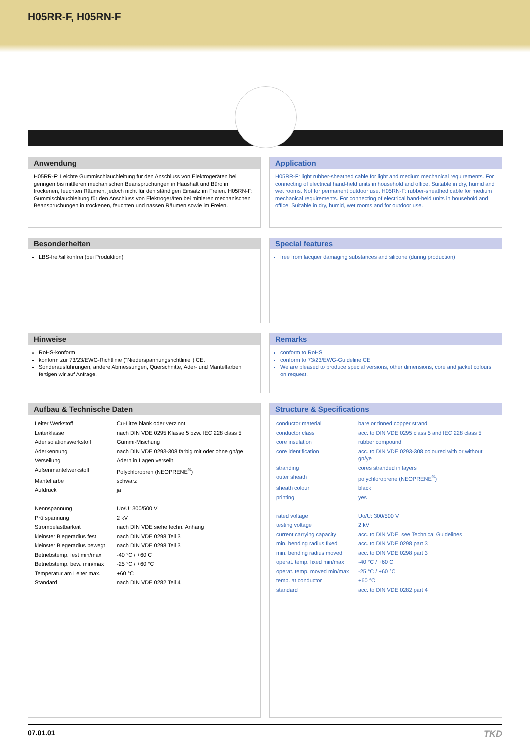H05RR-F, H05RN-F
Anwendung
H05RR-F: Leichte Gummischlauchleitung für den Anschluss von Elektrogeräten bei geringen bis mittleren mechanischen Beanspruchungen in Haushalt und Büro in trockenen, feuchten Räumen, jedoch nicht für den ständigen Einsatz im Freien. H05RN-F: Gummischlauchleitung für den Anschluss von Elektrogeräten bei mittleren mechanischen Beanspruchungen in trockenen, feuchten und nassen Räumen sowie im Freien.
Application
H05RR-F: light rubber-sheathed cable for light and medium mechanical requirements. For connecting of electrical hand-held units in household and office. Suitable in dry, humid and wet rooms. Not for permanent outdoor use. H05RN-F: rubber-sheathed cable for medium mechanical requirements. For connecting of electrical hand-held units in household and office. Suitable in dry, humid, wet rooms and for outdoor use.
Besonderheiten
LBS-frei/silikonfrei (bei Produktion)
Special features
free from lacquer damaging substances and silicone (during production)
Hinweise
RoHS-konform
konform zur 73/23/EWG-Richtlinie ("Niederspannungsrichtlinie") CE.
Sonderausführungen, andere Abmessungen, Querschnitte, Ader- und Mantelfarben fertigen wir auf Anfrage.
Remarks
conform to RoHS
conform to 73/23/EWG-Guideline CE
We are pleased to produce special versions, other dimensions, core and jacket colours on request.
Aufbau & Technische Daten
| Leiter Werkstoff | Cu-Litze blank oder verzinnt |
| Leiterklasse | nach DIN VDE 0295 Klasse 5 bzw. IEC 228 class 5 |
| Aderisolationswerkstoff | Gummi-Mischung |
| Aderkennung | nach DIN VDE 0293-308 farbig mit oder ohne gn/ge |
| Verseilung | Adern in Lagen verseilt |
| Außenmantelwerkstoff | Polychloropren (NEOPRENE<sup>®</sup>) |
| Mantelfarbe | schwarz |
| Aufdruck | ja |
| Nennspannung | Uo/U: 300/500 V |
| Prüfspannung | 2 kV |
| Strombelastbarkeit | nach DIN VDE siehe techn. Anhang |
| kleinster Biegeradius fest | nach DIN VDE 0298 Teil 3 |
| kleinster Biegeradius bewegt | nach DIN VDE 0298 Teil 3 |
| Betriebstemp. fest min/max | -40 °C / +60 C |
| Betriebstemp. bew. min/max | -25 °C / +60 °C |
| Temperatur am Leiter max. | +60 °C |
| Standard | nach DIN VDE 0282 Teil 4 |
Structure & Specifications
| conductor material | bare or tinned copper strand |
| conductor class | acc. to DIN VDE 0295 class 5 and IEC 228 class 5 |
| core insulation | rubber compound |
| core identification | acc. to DIN VDE 0293-308 coloured with or without gn/ye |
| stranding | cores stranded in layers |
| outer sheath | polychloroprene (NEOPRENE<sup>®</sup>) |
| sheath colour | black |
| printing | yes |
| rated voltage | Uo/U: 300/500 V |
| testing voltage | 2 kV |
| current carrying capacity | acc. to DIN VDE, see Technical Guidelines |
| min. bending radius fixed | acc. to DIN VDE 0298 part 3 |
| min. bending radius moved | acc. to DIN VDE 0298 part 3 |
| operat. temp. fixed min/max | -40 °C / +60 C |
| operat. temp. moved min/max | -25 °C / +60 °C |
| temp. at conductor | +60 °C |
| standard | acc. to DIN VDE 0282 part 4 |
07.01.01 TKD